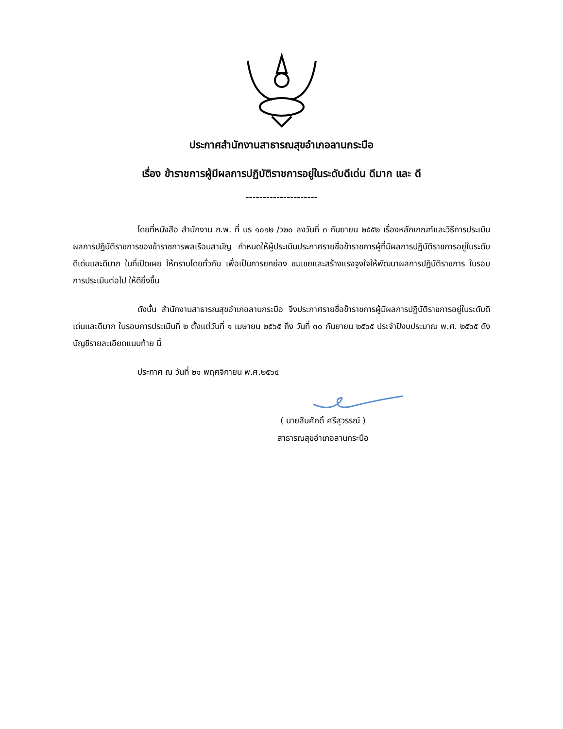ประกาศสำนักงานสาธารณสุขอำเภอลานกระบือ
เรื่อง ข้าราชการผู้มีผลการปฏิบัติราชการอยู่ในระดับดีเด่น ดีมาก และ ดี
---------------------
โดยที่หนังสือ สำนักงาน ก.พ. ที่ นร ๑๐๑๒ /ว๒๐ ลงวันที่ ๓ กันยายน ๒๕๕๒ เรื่องหลักเกณฑ์และวิธีการประเมินผลการปฏิบัติราชการของข้าราชการพลเรือนสามัญ กำหนดให้ผู้ประเมินประกาศรายชื่อข้าราชการผู้ที่มีผลการปฏิบัติราชการอยู่ในระดับดีเด่นและดีมาก ในที่เปิดเผย ให้ทราบโดยทั่วกัน เพื่อเป็นการยกย่อง ชมเชยและสร้างแรงจูงใจให้พัฒนาผลการปฏิบัติราชการ ในรอบการประเมินต่อไป ให้ดียิ่งขึ้น
ดังนั้น สำนักงานสาธารณสุขอำเภอลานกระบือ จึงประกาศรายชื่อข้าราชการผู้มีผลการปฏิบัติราชการอยู่ในระดับดีเด่นและดีมาก ในรอบการประเมินที่ ๒ ตั้งแต่วันที่ ๑ เมษายน ๒๕๖๕ ถึง วันที่ ๓๐ กันยายน ๒๕๖๕ ประจำปีงบประมาณ พ.ศ. ๒๕๖๕ ดังบัญชีรายละเอียดแนบท้าย นี้
ประกาศ ณ วันที่ ๒๑ พฤศจิกายน พ.ศ.๒๕๖๕
( นายสืบศักดิ์ ศรีสุวรรณ์ )
สาธารณสุขอำเภอลานกระบือ